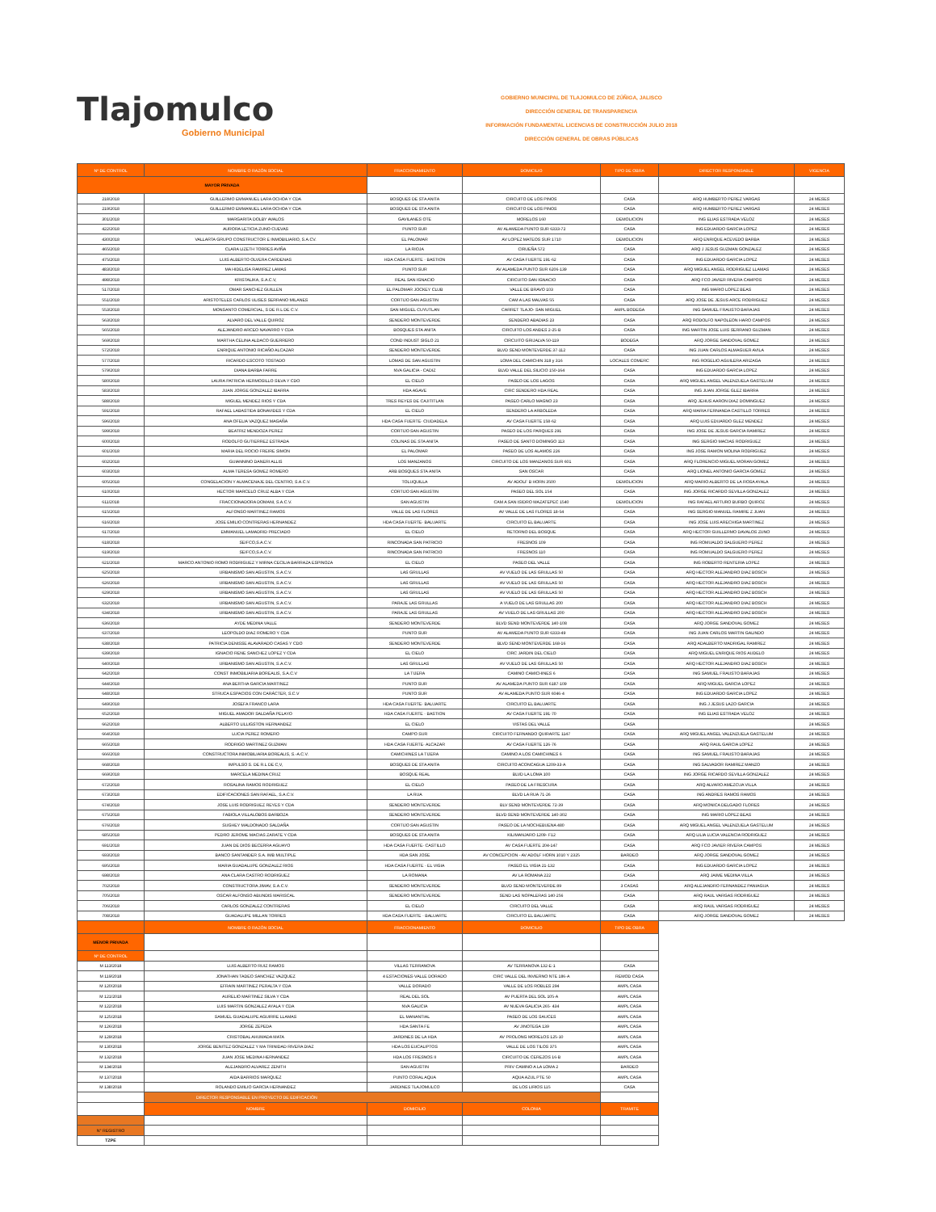Tlajomulco
Gobierno Municipal
GOBIERNO MUNICIPAL DE TLAJOMULCO DE ZÚÑIGA, JALISCO
DIRECCIÓN GENERAL DE TRANSPARENCIA
INFORMACIÓN FUNDAMENTAL LICENCIAS DE CONSTRUCCIÓN JULIO 2018
DIRECCIÓN GENERAL DE OBRAS PÚBLICAS
| Nº DE CONTROL | NOMBRE O RAZÓN SOCIAL | FRACCIONAMIENTO | DOMICILIO | TIPO DE OBRA | DIRECTOR RESPONSABLE | VIGENCIA |
| --- | --- | --- | --- | --- | --- | --- |
| MAYOR PRIVADA | | | | | | |
| 218/2018 | GUILLERMO EMMANUEL LARA OCHOA Y CDA | BOSQUES DE STA ANITA | CIRCUITO DE LOS PINOS | CASA | ARQ HUMBERTO PEREZ VARGAS | 24 MESES |
| 219/2018 | GUILLERMO EMMANUEL LARA OCHOA Y CDA | BOSQUES DE STA ANITA | CIRCUITO DE LOS PINOS | CASA | ARQ HUMBERTO PEREZ VARGAS | 24 MESES |
| 301/2018 | MARGARITA DOLBY AVALOS | GAVILANES OTE | MORELOS 160 | DEMOLICION | ING ELIAS ESTRADA VELOZ | 24 MESES |
| 422/2018 | AURORA LETICIA ZUNO CUEVAS | PUNTO SUR | AV ALAMEDA PUNTO SUR 6333-72 | CASA | ING EDUARDO GARCIA LOPEZ | 24 MESES |
| 430/2018 | VALLARTA GRUPO CONSTRUCTOR E INMOBILIARIO, S.A.CV. | EL PALOMAR | AV LOPEZ MATEOS SUR 1710 | DEMOLICION | ARQ ENRIQUE ACEVEDO BARBA | 24 MESES |
| 465/2018 | CLARA LIZETH TORRES AVIÑA | LA RIOJA | CIRUEÑA 572 | CASA | ARQ J JESUS GUZMAN GONZALEZ | 24 MESES |
| 475/2018 | LUIS ALBERTO OLVERA CARDENAS | HDA CASA FUERTE - BASTION | AV CASA FUERTE 191-62 | CASA | ING EDUARDO GARCIA LOPEZ | 24 MESES |
| 483/2018 | MA HIDELISA RAMIREZ LAMAS | PUNTO SUR | AV ALAMEDA PUNTO SUR 6206-139 | CASA | ARQ MIGUEL ANGEL RODRIGUEZ LLAMAS | 24 MESES |
| 498/2018 | KRISTALIKA, S.A.C.V, | REAL SAN IGNACIO | CIRCUITO SAN IGNACIO | CASA | ARQ FCO JAVIER RIVERA CAMPOS | 24 MESES |
| 517/2018 | OMAR SANCHEZ GUILLEN | EL PALOMAR JOCKEY CLUB | VALLE DE BRAVO 103 | CASA | ING MARIO LOPEZ BEAS | 24 MESES |
| 551/2018 | ARISTOTELES CARLOS ULISES SERRANO MILANES | CORTIJO SAN AGUSTIN | CAM A LAS MALVAS 55 | CASA | ARQ JOSE DE JESUS ARCE RODRIGUEZ | 24 MESES |
| 553/2018 | MONSANTO COMERCIAL, S DE R.L DE C.V. | SAN MIGUEL CUYUTLAN | CARRET TLAJO- SAN MIGUEL | AMPL BODEGA | ING SAMUEL FRAUSTO BARAJAS | 24 MESES |
| 563/2018 | ALVARO DEL VALLE QUIROZ | SENDERO MONTEVERDE | SENDERO ABADIAS 23 | CASA | ARQ RODOLFO NAPOLEON HARO CAMPOS | 24 MESES |
| 565/2018 | ALEJANDRO ARCEO NAVARRO Y CDA | BOSQUES STA ANITA | CIRCUITO LOS ANDES 2-25-B | CASA | ING MARTIN JOSE LUIS SERRANO GUZMAN | 24 MESES |
| 569/2018 | MARTHA CELINA ALDACO GUERRERO | COND INDUST SIGLO 21 | CIRCUITO GRIJALVA 50-119 | BODEGA | ARQ JORGE SANDOVAL GOMEZ | 24 MESES |
| 572/2018 | ENRIQUE ANTONIO RICAÑO ALCAZAR | SENDERO MONTEVERDE | BLVD SEND MONTEVERDE 37-112 | CASA | ING JUAN CARLOS ALMAGUER AVILA | 24 MESES |
| 577/2018 | RICARDO ESCOTO TOSTADO | LOMAS DE SAN AGUSTIN | LOMA DEL CAMICHIN 318 y 316 | LOCALES COMERC | ING ROGELIO AGUILERA ARIZAGA | 24 MESES |
| 579/2018 | DIANA BARBA FARRE | NVA GALICIA - CADIZ | BLVD VALLE DEL SILICIO 150-164 | CASA | ING EDUARDO GARCIA LOPEZ | 24 MESES |
| 580/2018 | LAURA PATRICIA HERMOSILLO SILVA Y CDO | EL CIELO | PASEO DE LOS LAGOS | CASA | ARQ MIGUEL ANGEL VALENZUELA GASTELUM | 24 MESES |
| 583/2018 | JUAN JORGE GONZALEZ IBARRA | HDA AGAVE | CIRC SENDERO HDA REAL | CASA | ING JUAN JORGE GLEZ IBARRA | 24 MESES |
| 588/2018 | MIGUEL MENDEZ RIOS Y CDA | TRES REYES DE CAJITITLAN | PASEO CARLO MAGNO 23 | CASA | ARQ JEHUS AARON DIAZ DOMINGUEZ | 24 MESES |
| 591/2018 | RAFAEL LABASTIDA BONAVIDES Y CDA | EL CIELO | SENDERO LA ARBOLEDA | CASA | ARQ MARIA FERNANDA CASTILLO TORRES | 24 MESES |
| 596/2018 | ANA OFELIA VAZQUEZ MAGAÑA | HDA CASA FUERTE- CIUDADELA | AV CASA FUERTE 158-62 | CASA | ARQ LUIS EDUARDO GLEZ MENDEZ | 24 MESES |
| 599/2018 | BEATRIZ MENDOZA PEREZ | CORTIJO SAN AGUSTIN | PASEO DE LOS PARQUES 291 | CASA | ING JOSE DE JESUS GARCIA RAMIREZ | 24 MESES |
| 600/2018 | RODOLFO GUTIERREZ ESTRADA | COLINAS DE STA ANITA | PASEO DE SANTO DOMINGO 113 | CASA | ING SERGIO MACIAS RODRIGUEZ | 24 MESES |
| 601/2018 | MARIA DEL ROCIO FREIRE SIMON | EL PALOMAR | PASEO DE LOS ALAMOS 226 | CASA | ING JOSE RAMON MOLINA RODRIGUEZ | 24 MESES |
| 602/2018 | GUIANNINO DANERI ALLIS | LOS MANZANOS | CIRCUITO DE LOS MANZANOS SUR 601 | CASA | ARQ FLORENCIO MIGUEL MORAN GOMEZ | 24 MESES |
| 603/2018 | ALMA TERESA GOMEZ ROMERO | ARB BOSQUES STA ANITA | SAN OSCAR | CASA | ARQ LIONEL ANTONIO GARCIA GOMEZ | 24 MESES |
| 605/2018 | CONGELACION Y ALMACENAJE DEL CENTRO, S.A.C.V. | TOLUQUILLA | AV ADOLF B HORN 3500 | DEMOLICION | ARQ MARIO ALBERTO DE LA ROSA AYALA | 24 MESES |
| 610/2018 | HECTOR MARCELO CRUZ ALBA Y CDA | CORTIJO SAN AGUSTIN | PASEO DEL SOL 154 | CASA | ING JORGE RICARDO SEVILLA GONZALEZ | 24 MESES |
| 611/2018 | FRACCIONADORA DOMANI, S.A.C.V. | SAN AGUSTIN | CAM A SAN ISIDRO MAZATEPEC 1540 | DEMOLICION | ING RAFAEL ARTURO BURBO QUIROZ | 24 MESES |
| 615/2018 | ALFONSO MARTINEZ RAMOS | VALLE DE LAS FLORES | AV VALLE DE LAS FLORES 18-54 | CASA | ING SERGIO MANUEL RAMIRE Z JUAN | 24 MESES |
| 616/2018 | JOSE EMILIO CONTRERAS HERNANDEZ | HDA CASA FUERTE- BALUARTE | CIRCUITO EL BALUARTE | CASA | ING JOSE LUIS ARECHIGA MARTINEZ | 24 MESES |
| 617/2018 | EMMANUEL LAMADRID PRECIADO | EL CIELO | RETORNO DEL BOSQUE | CASA | ARQ HECTOR GUILLERMO DAVALOS ZUNO | 24 MESES |
| 618/2018 | SEIFCO,S.A.C.V. | RINCONADA SAN PATRICIO | FRESNOS 109 | CASA | ING ROMUALDO SALGUERO PEREZ | 24 MESES |
| 619/2018 | SEIFCO,S.A.C.V. | RINCONADA SAN PATRICIO | FRESNOS 110 | CASA | ING ROMUALDO SALGUERO PEREZ | 24 MESES |
| 621/2018 | MARCO ANTONIO ROMO RODRIGUEZ Y MIRNA CECILIA BARRAZA ESPINOZA | EL CIELO | PASEO DEL VALLE | CASA | ING ROBERTO RENTERIA LOPEZ | 24 MESES |
| 625/2018 | URBANISMO SAN AGUSTIN, S.A.C.V. | LAS GRULLAS | AV VUELO DE LAS GRULLAS 50 | CASA | ARQ HECTOR ALEJANDRO DIAZ BOSCH | 24 MESES |
| 626/2018 | URBANISMO SAN AGUSTIN, S.A.C.V. | LAS GRULLAS | AV VUELO DE LAS GRULLAS 50 | CASA | ARQ HECTOR ALEJANDRO DIAZ BOSCH | 24 MESES |
| 629/2018 | URBANISMO SAN AGUSTIN, S.A.C.V. | LAS GRULLAS | AV VUELO DE LAS GRULLAS 50 | CASA | ARQ HECTOR ALEJANDRO DIAZ BOSCH | 24 MESES |
| 632/2018 | URBANISMO SAN AGUSTIN, S.A.C.V. | PARAJE LAS GRULLAS | A VUELO DE LAS GRULLAS 200 | CASA | ARQ HECTOR ALEJANDRO DIAZ BOSCH | 24 MESES |
| 634/2018 | URBANISMO SAN AGUSTIN, S.A.C.V. | PARAJE LAS GRULLAS | AV VUELO DE LAS GRULLAS 200 | CASA | ARQ HECTOR ALEJANDRO DIAZ BOSCH | 24 MESES |
| 636/2018 | AYDE MEDINA VALLE | SENDERO MONTEVERDE | BLVD SEND MONTEVERDE 140-108 | CASA | ARQ JORGE SANDOVAL GOMEZ | 24 MESES |
| 637/2018 | LEOPOLDO DIAZ ROMERO Y CDA | PUNTO SUR | AV ALAMEDA PUNTO SUR 6333-49 | CASA | ING JUAN CARLOS MARTIN GALINDO | 24 MESES |
| 638/2018 | PATRICIA DENISSE ALAVARADO CASAS Y CDO | SENDERO MONTEVERDE | BLVD SEND MONTEVERDE 168-16 | CASA | ARQ ADALBERTO MADRIGAL RAMIREZ | 24 MESES |
| 639/2018 | IGNACIO RENE SANCHEZ LOPEZ Y CDA | EL CIELO | CIRC JARDIN DEL CIELO | CASA | ARQ MIGUEL ENRIQUE RIOS AUDELO | 24 MESES |
| 640/2018 | URBANISMO SAN AGUSTIN, S.A.C.V. | LAS GRULLAS | AV VUELO DE LAS GRULLAS 50 | CASA | ARQ HECTOR ALEJANDRO DIAZ BOSCH | 24 MESES |
| 642/2018 | CONST INMOBILIARIA BOREALIS, S.A.C.V | LA TIJERA | CAMINO CAMICHINES 6 | CASA | ING SAMUEL FRAUSTO BARAJAS | 24 MESES |
| 644/2018 | ANA BERTHA GARCIA MARTINEZ | PUNTO SUR | AV ALAMEDA PUNTO SUR 6187-109 | CASA | ARQ MIGUEL GARCIA LOPEZ | 24 MESES |
| 648/2018 | STRUCA ESPACIOS CON CARÁCTER, S.C.V | PUNTO SUR | AV ALAMEDA PUNTO SUR 6046-4 | CASA | ING EDUARDO GARCIA LOPEZ | 24 MESES |
| 649/2018 | JOSEFA FRANCO LARA | HDA CASA FUERTE- BALUARTE | CIRCUITO EL BALUARTE | CASA | ING J JESUS LAZO GARCIA | 24 MESES |
| 652/2018 | MIGUEL AMADOR SALDAÑA PELAYO | HDA CASA FUERTE - BASTION | AV CASA FUERTE 191-70 | CASA | ING ELIAS ESTRADA VELOZ | 24 MESES |
| 662/2018 | ALBERTO LILLIGSTON HERNANDEZ | EL CIELO | VISTAS DEL VALLE | CASA | | 24 MESES |
| 664/2018 | LUCIA PEREZ ROMERO | CAMPO SUR | CIRCUITO FERNANDO QUIRARTE 1147 | CASA | ARQ MIGUEL ANGEL VALENZUELA GASTELUM | 24 MESES |
| 665/2018 | RODRIGO MARTINEZ GUZMAN | HDA CASA FUERTE- ALCAZAR | AV CASA FUERTE 126-76 | CASA | ARQ RAUL GARCIA LOPEZ | 24 MESES |
| 666/2018 | CONSTRUCTORA INMOBILIARIA BOREALIS, S.-A.C.V. | CAMICHINES LA TIJERA | CAMINO A LOS CAMICHINES 6 | CASA | ING SAMUEL FRAUSTO BARAJAS | 24 MESES |
| 668/2018 | IMPULSO S. DE R.L DE C,V, | BOSQUES DE STA ANITA | CIRCUITO ACONCAGUA 1209-33-A | CASA | ING SALVADOR RAMIREZ MANZO | 24 MESES |
| 669/2018 | MARCELA MEDINA CRUZ | BOSQUE REAL | BLVD LA LOMA 100 | CASA | ING JORGE RICARDO SEVILLA GONZALEZ | 24 MESES |
| 672/2018 | ROSALINA RAMOS RODRIGUEZ | EL CIELO | PASEO DE LA FRESCURA | CASA | ARQ ALVARO AMEZCUA VILLA | 24 MESES |
| 673/2018 | EDIFICACIONES SAN RAFAEL, S.A.C.V. | LA RUA | BLVD LA RUA 71-26 | CASA | ING ANDRES RAMOS RAMOS | 24 MESES |
| 674/2018 | JOSE LUIS RODRIGUEZ REYES Y CDA | SENDERO MONTEVERDE | BLV SEND MONTEVERDE 72-39 | CASA | ARQ MONICA DELGADO FLORES | 24 MESES |
| 675/2018 | FABIOLA VILLALOBOS BARBOZA | SENDERO MONTEVERDE | BLVD SEND MONTEVERDE 140-302 | CASA | ING MARIO LOPEZ BEAS | 24 MESES |
| 676/2018 | SUGHEY MALDONADO SALDAÑA | CORTIJO SAN AGUSTIN | PASEO DE LA NOCHEBUENA 480 | CASA | ARQ MIGUEL ANGEL VALENZUELA GASTELUM | 24 MESES |
| 685/2018 | PEDRO JEROME MACIAS ZARATE Y CDA | BOSQUES DE STA ANITA | KILIMANJARO 1209- F12 | CASA | ARQ LILIA LUCIA VALENCIA RODRIGUEZ | 24 MESES |
| 691/2018 | JUAN DE DIOS BECERRA AGUAYO | HDA CASA FUERTE- CASTILLO | AV CASA FUERTE 204-147 | CASA | ARQ FCO JAVIER RIVERA CAMPOS | 24 MESES |
| 693/2018 | BANCO SANTANDER S.A. IMB MULTIPLE | HDA SAN JOSE | AV CONCEPCION - AV ADOLF HORN 1010 Y 2325 | BARDEO | ARQ JORGE SANDOVAL GOMEZ | 24 MESES |
| 695/2018 | MARIA GUADALUPE GONZALEZ RIOS | HDA CASA FUERTE - EL VIGIA | PASEO EL VIGIA 21-132 | CASA | ING EDUARDO GARCIA LOPEZ | 24 MESES |
| 698/2018 | ANA CLARA CASTRO RODRIGUEZ | LA ROMANA | AV LA ROMANA 222 | CASA | ARQ JAIME MEDINA VILLA | 24 MESES |
| 702/2018 | CONSTRUCTORA JIMAV, S.A.C.V. | SENDERO MONTEVERDE | BLVD SEND MONTEVERDE 89 | 3 CASAS | ARQ ALEJANDRO FERNANDEZ PANIAGUA | 24 MESES |
| 705/2018 | OSCAR ALFONSO ABUNDIS MARISCAL | SENDERO MONTEVERDE | SEND LAS NOPALERAS 140-256 | CASA | ARQ RAUL VARGAS RODRIGUEZ | 24 MESES |
| 706/2018 | CARLOS GONZALEZ CONTRERAS | EL CIELO | CIRCUITO DEL VALLE | CASA | ARQ RAUL VARGAS RODRIGUEZ | 24 MESES |
| 708/2018 | GUADALUPE MILLAN TORRES | HDA CASA FUERTE - BALUARTE | CIRCUITO EL BALUARTE | CASA | ARQ JORGE SANDOVAL GOMEZ | 24 MESES |
| | NOMBRE O RAZÓN SOCIAL | FRACCIONAMIENTO | DOMICILIO | TIPO DE OBRA | | |
| MENOR PRIVADA | | | | | | |
| Nº DE CONTROL | | | | | | |
| M 113/2018 | LUIS ALBERTO RUIZ RAMOS | VILLAS TERRANOVA | AV TERRANOVA 132-E-1 | CASA | | |
| M 119/2018 | JONATHAN TADEO SANCHEZ VAZQUEZ | 4 ESTACIONES-VALLE DORADO | CIRC VALLE DEL INVIERNO NTE 186-A | REMOD CASA | | |
| M 120/2018 | EFRAIN MARTINEZ PERALTA Y CDA | VALLE DORADO | VALLE DE LOS ROBLES 294 | AMPL CASA | | |
| M 121/2018 | AURELIO MARTINEZ SILVA Y CDA | REAL DEL SOL | AV PUERTA DEL SOL 105-A | AMPL CASA | | |
| M 122/2018 | LUIS MARTIN GONZALEZ AYALA Y CDA | NVA GALICIA | AV NUEVA GALICIA 265- 434 | AMPL CASA | | |
| M 125/2018 | SAMUEL GUADALUPE AGUIRRE LLAMAS | EL MANANTIAL | PASEO DE LOS SAUCES | AMPL CASA | | |
| M 126/2018 | JORGE ZEPEDA | HDA SANTA FE | AV JINOTEGA 139 | AMPL CASA | | |
| M 129/2018 | CRISTOBAL AHUMADA MATA | JARDINES DE LA HDA | AV PROLONG MORELOS 125-10 | AMPL CASA | | |
| M 130/2018 | JORGE BENITEZ GONZALEZ Y MA TRINIDAD RIVERA DIAZ | HDA LOS EUCALIPTOS | VALLE DE LOS TILOS 375 | AMPL CASA | | |
| M 132/2018 | JUAN JOSE MEDINA HERNANDEZ | HDA LOS FRESNOS II | CIRCUITO DE CEREZOS 16-B | AMPL CASA | | |
| M 134/2018 | ALEJANDRO ALVAREZ ZENITH | SAN AGUSTIN | PRIV CAMINO A LA LOMA 2 | BARDEO | | |
| M 137/2018 | AIDA BARRIOS MARQUEZ | PUNTO CORAL AQUA | AQUA AZUL PTE 50 | AMPL CASA | | |
| M 138/2018 | ROLANDO EMILIO GARCIA HERNANDEZ | JARDINES TLAJOMULCO | DE LOS LIRIOS 115 | CASA | | |
| | DIRECTOR RESPONSABLE EN PROYECTO DE EDIFICACIÓN | | | | | |
| | NOMBRE | DOMICILIO | COLONIA | TRAMITE | | |
| N° REGISTRO | | | | | | |
| TZPE | | | | | | |